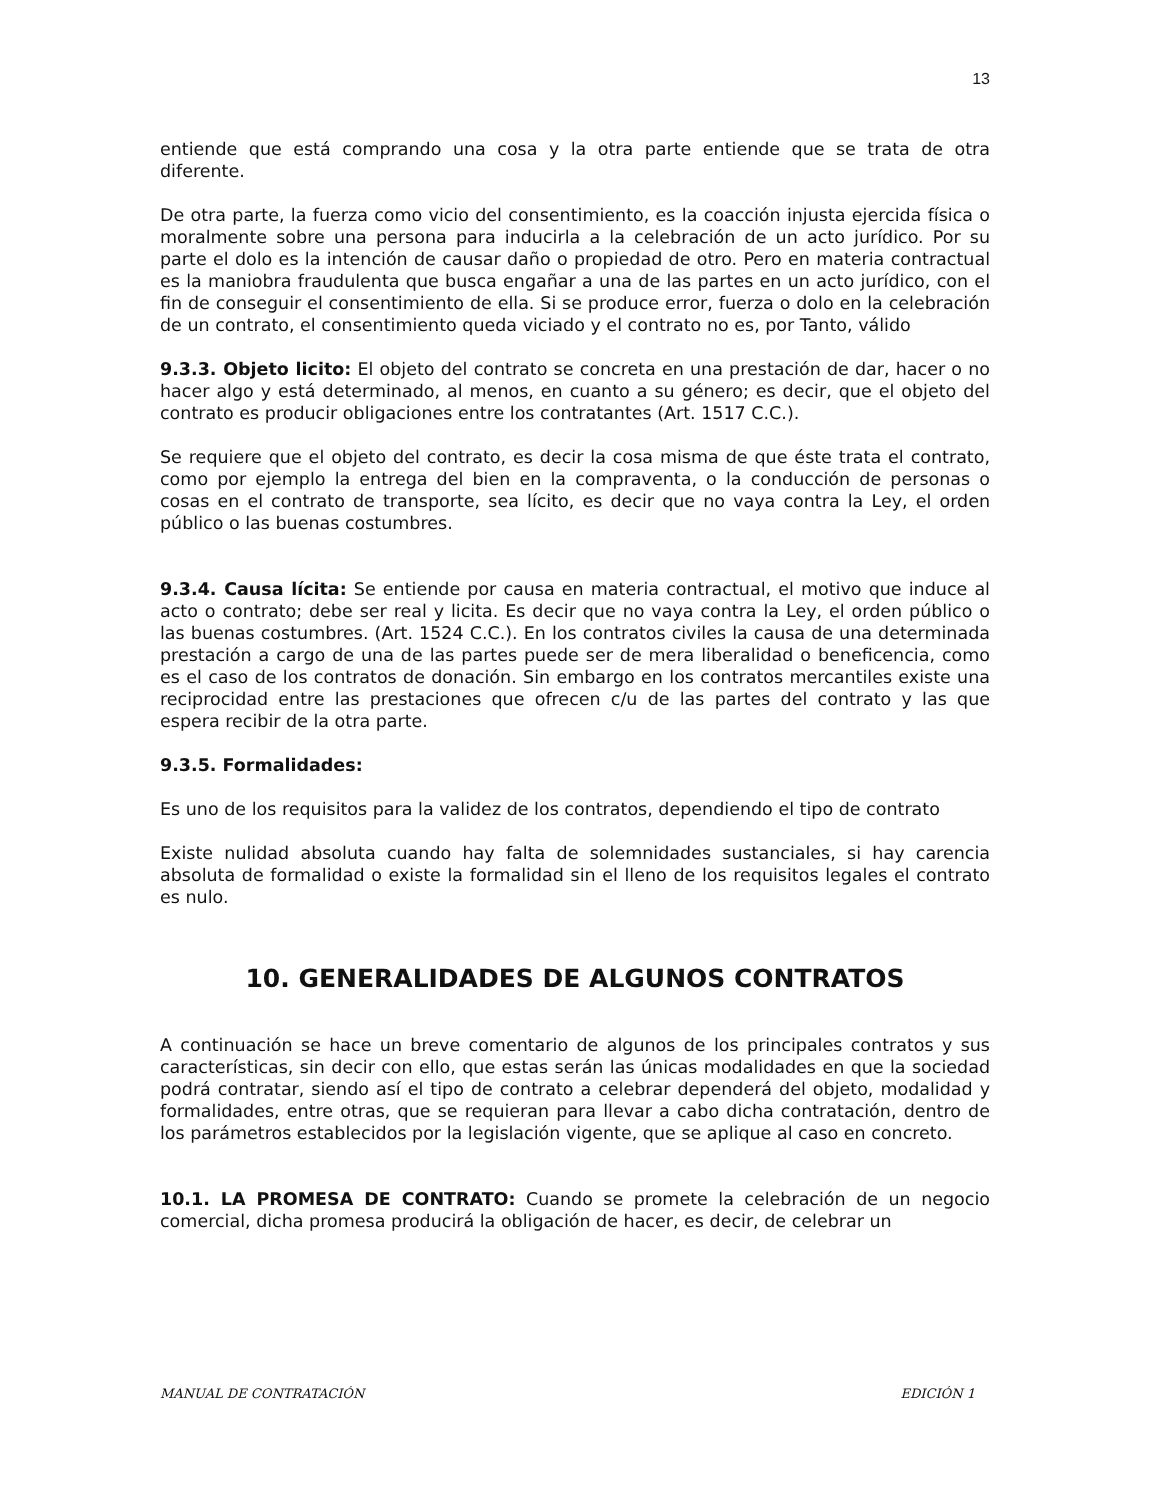13
entiende que está comprando una cosa y la otra parte entiende que se trata de otra diferente.
De otra parte, la fuerza como vicio del consentimiento, es la coacción injusta ejercida física o moralmente sobre una persona para inducirla a la celebración de un acto jurídico. Por su parte el dolo es la intención de causar daño o propiedad de otro. Pero en materia contractual es la maniobra fraudulenta que busca engañar a una de las partes en un acto jurídico, con el fin de conseguir el consentimiento de ella. Si se produce error, fuerza o dolo en la celebración de un contrato, el consentimiento queda viciado y el contrato no es, por Tanto, válido
9.3.3. Objeto licito: El objeto del contrato se concreta en una prestación de dar, hacer o no hacer algo y está determinado, al menos, en cuanto a su género; es decir, que el objeto del contrato es producir obligaciones entre los contratantes (Art. 1517 C.C.).
Se requiere que el objeto del contrato, es decir la cosa misma de que éste trata el contrato, como por ejemplo la entrega del bien en la compraventa, o la conducción de personas o cosas en el contrato de transporte, sea lícito, es decir que no vaya contra la Ley, el orden público o las buenas costumbres.
9.3.4. Causa lícita: Se entiende por causa en materia contractual, el motivo que induce al acto o contrato; debe ser real y licita. Es decir que no vaya contra la Ley, el orden público o las buenas costumbres. (Art. 1524 C.C.). En los contratos civiles la causa de una determinada prestación a cargo de una de las partes puede ser de mera liberalidad o beneficencia, como es el caso de los contratos de donación. Sin embargo en los contratos mercantiles existe una reciprocidad entre las prestaciones que ofrecen c/u de las partes del contrato y las que espera recibir de la otra parte.
9.3.5. Formalidades:
Es uno de los requisitos para la validez de los contratos, dependiendo el tipo de contrato
Existe nulidad absoluta cuando hay falta de solemnidades sustanciales, si hay carencia absoluta de formalidad o existe la formalidad sin el lleno de los requisitos legales el contrato es nulo.
10. GENERALIDADES DE ALGUNOS CONTRATOS
A continuación se hace un breve comentario de algunos de los principales contratos y sus características, sin decir con ello, que estas serán las únicas modalidades en que la sociedad podrá contratar, siendo así el tipo de contrato a celebrar dependerá del objeto, modalidad y formalidades, entre otras, que se requieran para llevar a cabo dicha contratación, dentro de los parámetros establecidos por la legislación vigente, que se aplique al caso en concreto.
10.1. LA PROMESA DE CONTRATO: Cuando se promete la celebración de un negocio comercial, dicha promesa producirá la obligación de hacer, es decir, de celebrar un
MANUAL DE CONTRATACIÓN EDICIÓN 1